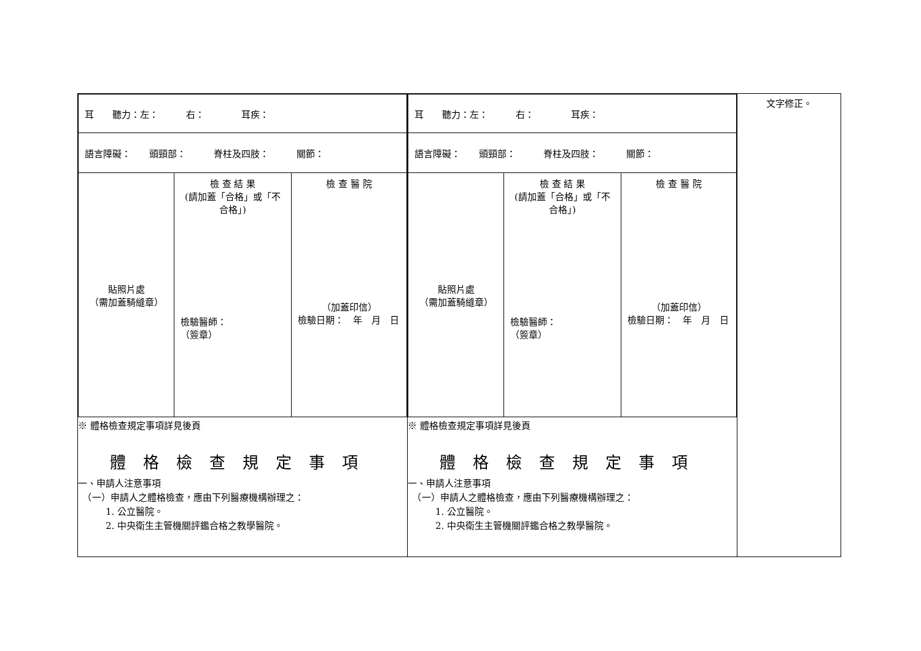| / 耳 聽力：左： 右： 耳疾： / / / / 語言障礙： 頭頸部： 脊柱及四肢： 關節： / / / / 貼照片處 （需加蓋騎縫章） / 檢 查 結 果 (請加蓋「合格」或「不合格」) 檢驗醫師： （簽章） / 檢 查 醫 院 （加蓋印信） 檢驗日期： 年 月 日 / ※ 體格檢查規定事項詳見後頁 體格檢查規定事項 一、申請人注意事項 （一）申請人之體格檢查，應由下列醫療機構辦理之： 1. 公立醫院。 2. 中央衛生主管機關評鑑合格之教學醫院。 | / 耳 聽力：左： 右： 耳疾： / / / / 語言障礙： 頭頸部： 脊柱及四肢： 關節： / / / / 貼照片處 （需加蓋騎縫章） / 檢 查 結 果 (請加蓋「合格」或「不合格」) 檢驗醫師： （簽章） / 檢 查 醫 院 （加蓋印信） 檢驗日期： 年 月 日 / ※ 體格檢查規定事項詳見後頁 體格檢查規定事項 一、申請人注意事項 （一）申請人之體格檢查，應由下列醫療機構辦理之： 1. 公立醫院。 2. 中央衛生主管機關評鑑合格之教學醫院。 | 文字修正。 |